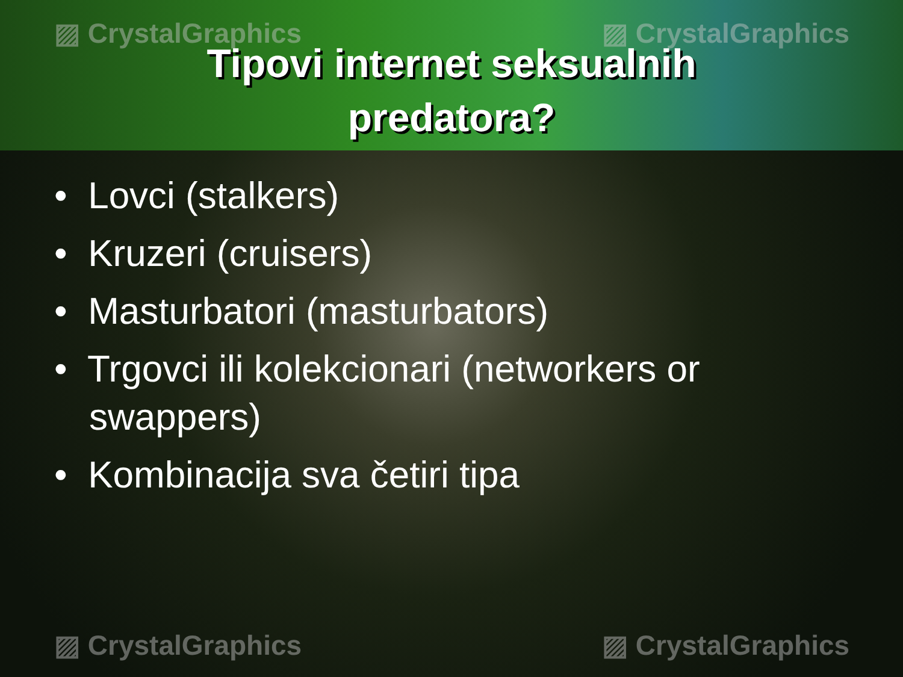▨ CrystalGraphics ▨ CrystalGraphics
Tipovi internet seksualnih
predatora?
• Lovci (stalkers)
• Kruzeri (cruisers)
• Masturbatori (masturbators)
• Trgovci ili kolekcionari (networkers or swappers)
• Kombinacija sva četiri tipa
▨ CrystalGraphics ▨ CrystalGraphics